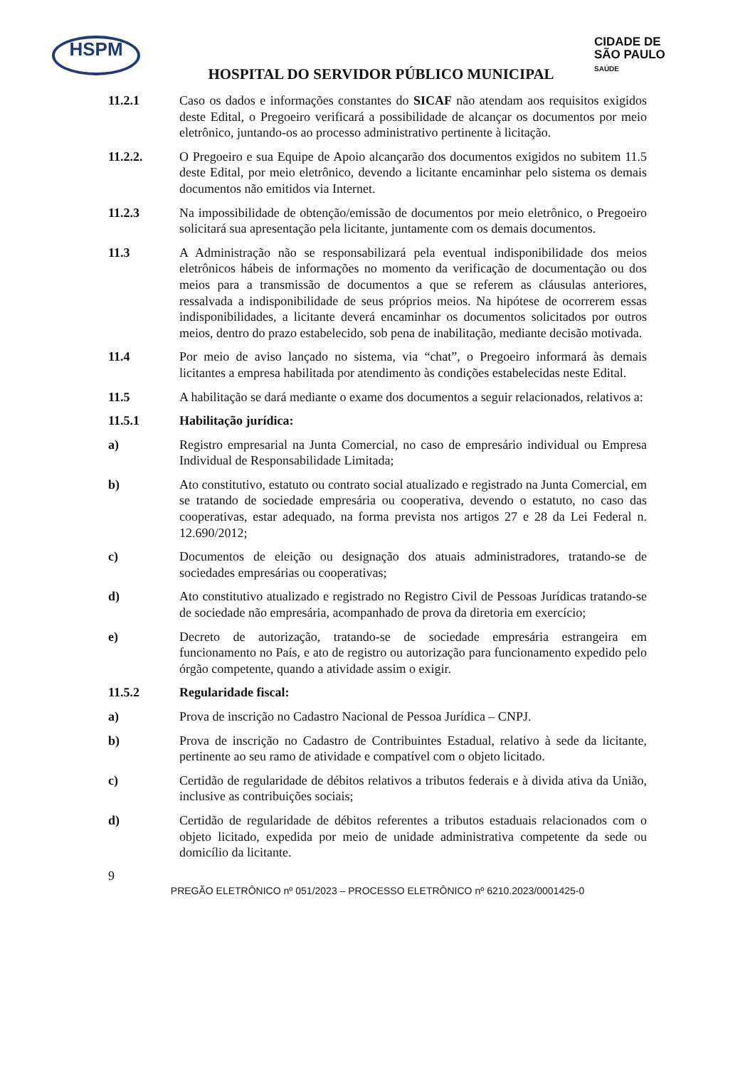HSPM
CIDADE DE
SÃO PAULO
SAÚDE
HOSPITAL DO SERVIDOR PÚBLICO MUNICIPAL
11.2.1 Caso os dados e informações constantes do SICAF não atendam aos requisitos exigidos deste Edital, o Pregoeiro verificará a possibilidade de alcançar os documentos por meio eletrônico, juntando-os ao processo administrativo pertinente à licitação.
11.2.2. O Pregoeiro e sua Equipe de Apoio alcançarão dos documentos exigidos no subitem 11.5 deste Edital, por meio eletrônico, devendo a licitante encaminhar pelo sistema os demais documentos não emitidos via Internet.
11.2.3 Na impossibilidade de obtenção/emissão de documentos por meio eletrônico, o Pregoeiro solicitará sua apresentação pela licitante, juntamente com os demais documentos.
11.3 A Administração não se responsabilizará pela eventual indisponibilidade dos meios eletrônicos hábeis de informações no momento da verificação de documentação ou dos meios para a transmissão de documentos a que se referem as cláusulas anteriores, ressalvada a indisponibilidade de seus próprios meios. Na hipótese de ocorrerem essas indisponibilidades, a licitante deverá encaminhar os documentos solicitados por outros meios, dentro do prazo estabelecido, sob pena de inabilitação, mediante decisão motivada.
11.4 Por meio de aviso lançado no sistema, via “chat”, o Pregoeiro informará às demais licitantes a empresa habilitada por atendimento às condições estabelecidas neste Edital.
11.5 A habilitação se dará mediante o exame dos documentos a seguir relacionados, relativos a:
11.5.1 Habilitação jurídica:
a) Registro empresarial na Junta Comercial, no caso de empresário individual ou Empresa Individual de Responsabilidade Limitada;
b) Ato constitutivo, estatuto ou contrato social atualizado e registrado na Junta Comercial, em se tratando de sociedade empresária ou cooperativa, devendo o estatuto, no caso das cooperativas, estar adequado, na forma prevista nos artigos 27 e 28 da Lei Federal n. 12.690/2012;
c) Documentos de eleição ou designação dos atuais administradores, tratando-se de sociedades empresárias ou cooperativas;
d) Ato constitutivo atualizado e registrado no Registro Civil de Pessoas Jurídicas tratando-se de sociedade não empresária, acompanhado de prova da diretoria em exercício;
e) Decreto de autorização, tratando-se de sociedade empresária estrangeira em funcionamento no País, e ato de registro ou autorização para funcionamento expedido pelo órgão competente, quando a atividade assim o exigir.
11.5.2 Regularidade fiscal:
a) Prova de inscrição no Cadastro Nacional de Pessoa Jurídica – CNPJ.
b) Prova de inscrição no Cadastro de Contribuintes Estadual, relativo à sede da licitante, pertinente ao seu ramo de atividade e compatível com o objeto licitado.
c) Certidão de regularidade de débitos relativos a tributos federais e à divida ativa da União, inclusive as contribuições sociais;
d) Certidão de regularidade de débitos referentes a tributos estaduais relacionados com o objeto licitado, expedida por meio de unidade administrativa competente da sede ou domicílio da licitante.
9
PREGÃO ELETRÔNICO nº 051/2023 – PROCESSO ELETRÔNICO nº 6210.2023/0001425-0